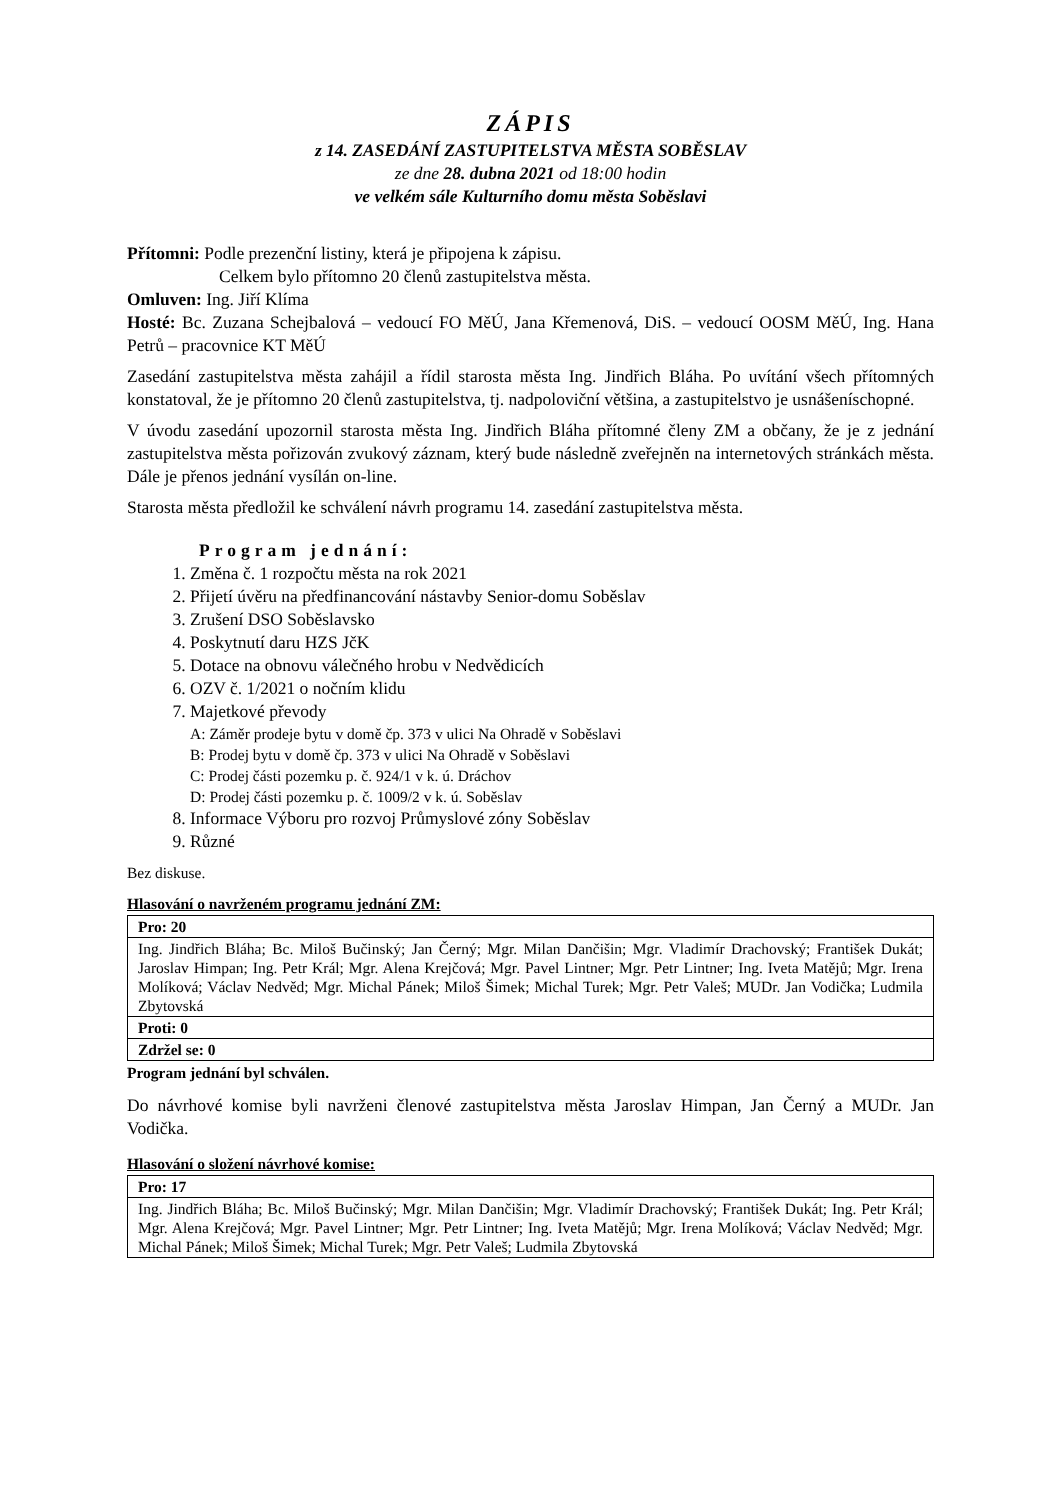ZÁPIS
z 14. ZASEDÁNÍ ZASTUPITELSTVA MĚSTA SOBĚSLAV
ze dne 28. dubna 2021 od 18:00 hodin
ve velkém sále Kulturního domu města Soběslavi
Přítomni: Podle prezenční listiny, která je připojena k zápisu.
Celkem bylo přítomno 20 členů zastupitelstva města.
Omluven: Ing. Jiří Klíma
Hosté: Bc. Zuzana Schejbalová – vedoucí FO MěÚ, Jana Křemenová, DiS. – vedoucí OOSM MěÚ, Ing. Hana Petrů – pracovnice KT MěÚ
Zasedání zastupitelstva města zahájil a řídil starosta města Ing. Jindřich Bláha. Po uvítání všech přítomných konstatoval, že je přítomno 20 členů zastupitelstva, tj. nadpoloviční většina, a zastupitelstvo je usnášeníschopné.
V úvodu zasedání upozornil starosta města Ing. Jindřich Bláha přítomné členy ZM a občany, že je z jednání zastupitelstva města pořizován zvukový záznam, který bude následně zveřejněn na internetových stránkách města. Dále je přenos jednání vysílán on-line.
Starosta města předložil ke schválení návrh programu 14. zasedání zastupitelstva města.
Program jednání:
1. Změna č. 1 rozpočtu města na rok 2021
2. Přijetí úvěru na předfinancování nástavby Senior-domu Soběslav
3. Zrušení DSO Soběslavsko
4. Poskytnutí daru HZS JčK
5. Dotace na obnovu válečného hrobu v Nedvědicích
6. OZV č. 1/2021 o nočním klidu
7. Majetkové převody
A: Záměr prodeje bytu v domě čp. 373 v ulici Na Ohradě v Soběslavi
B: Prodej bytu v domě čp. 373 v ulici Na Ohradě v Soběslavi
C: Prodej části pozemku p. č. 924/1 v k. ú. Dráchov
D: Prodej části pozemku p. č. 1009/2 v k. ú. Soběslav
8. Informace Výboru pro rozvoj Průmyslové zóny Soběslav
9. Různé
Bez diskuse.
Hlasování o navrženém programu jednání ZM:
| Pro: 20 |
| Ing. Jindřich Bláha; Bc. Miloš Bučinský; Jan Černý; Mgr. Milan Dančišin; Mgr. Vladimír Drachovský; František Dukát; Jaroslav Himpan; Ing. Petr Král; Mgr. Alena Krejčová; Mgr. Pavel Lintner; Mgr. Petr Lintner; Ing. Iveta Matějů; Mgr. Irena Molíková; Václav Nedvěd; Mgr. Michal Pánek; Miloš Šimek; Michal Turek; Mgr. Petr Valeš; MUDr. Jan Vodička; Ludmila Zbytovská |
| Proti: 0 |
| Zdržel se: 0 |
Program jednání byl schválen.
Do návrhové komise byli navrženi členové zastupitelstva města Jaroslav Himpan, Jan Černý a MUDr. Jan Vodička.
Hlasování o složení návrhové komise:
| Pro: 17 |
| Ing. Jindřich Bláha; Bc. Miloš Bučinský; Mgr. Milan Dančišin; Mgr. Vladimír Drachovský; František Dukát; Ing. Petr Král; Mgr. Alena Krejčová; Mgr. Pavel Lintner; Mgr. Petr Lintner; Ing. Iveta Matějů; Mgr. Irena Molíková; Václav Nedvěd; Mgr. Michal Pánek; Miloš Šimek; Michal Turek; Mgr. Petr Valeš; Ludmila Zbytovská |